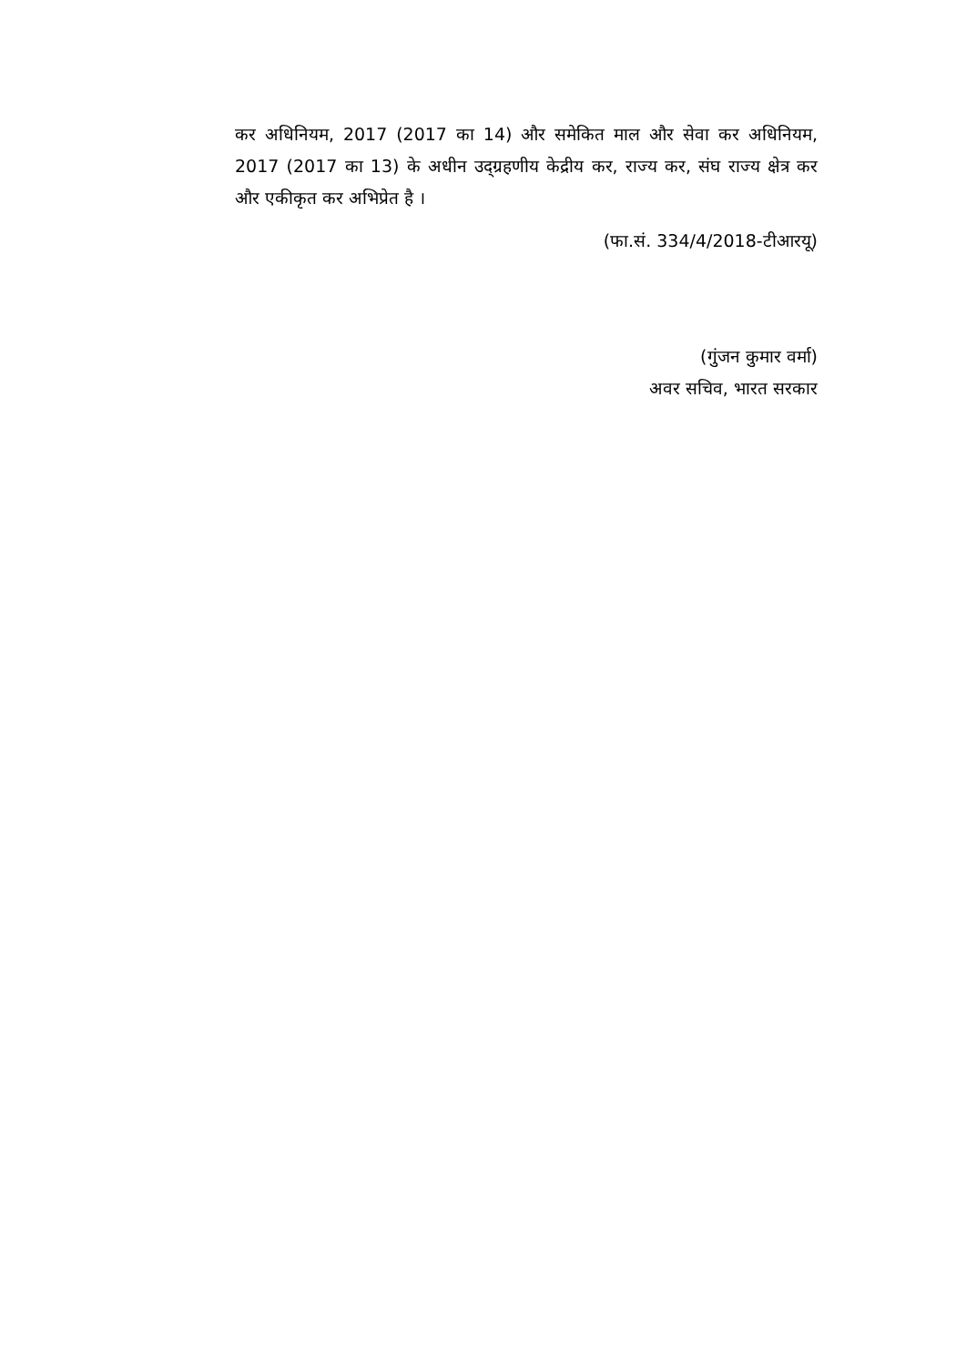कर अधिनियम, 2017 (2017 का 14) और समेकित माल और सेवा कर अधिनियम, 2017 (2017 का 13) के अधीन उद्‌ग्रहणीय केद्रीय कर, राज्य कर, संघ राज्य क्षेत्र कर और एकीकृत कर अभिप्रेत है ।
(फा.सं. 334/4/2018-टीआरयू)
(गुंजन कुमार वर्मा)
अवर सचिव, भारत सरकार